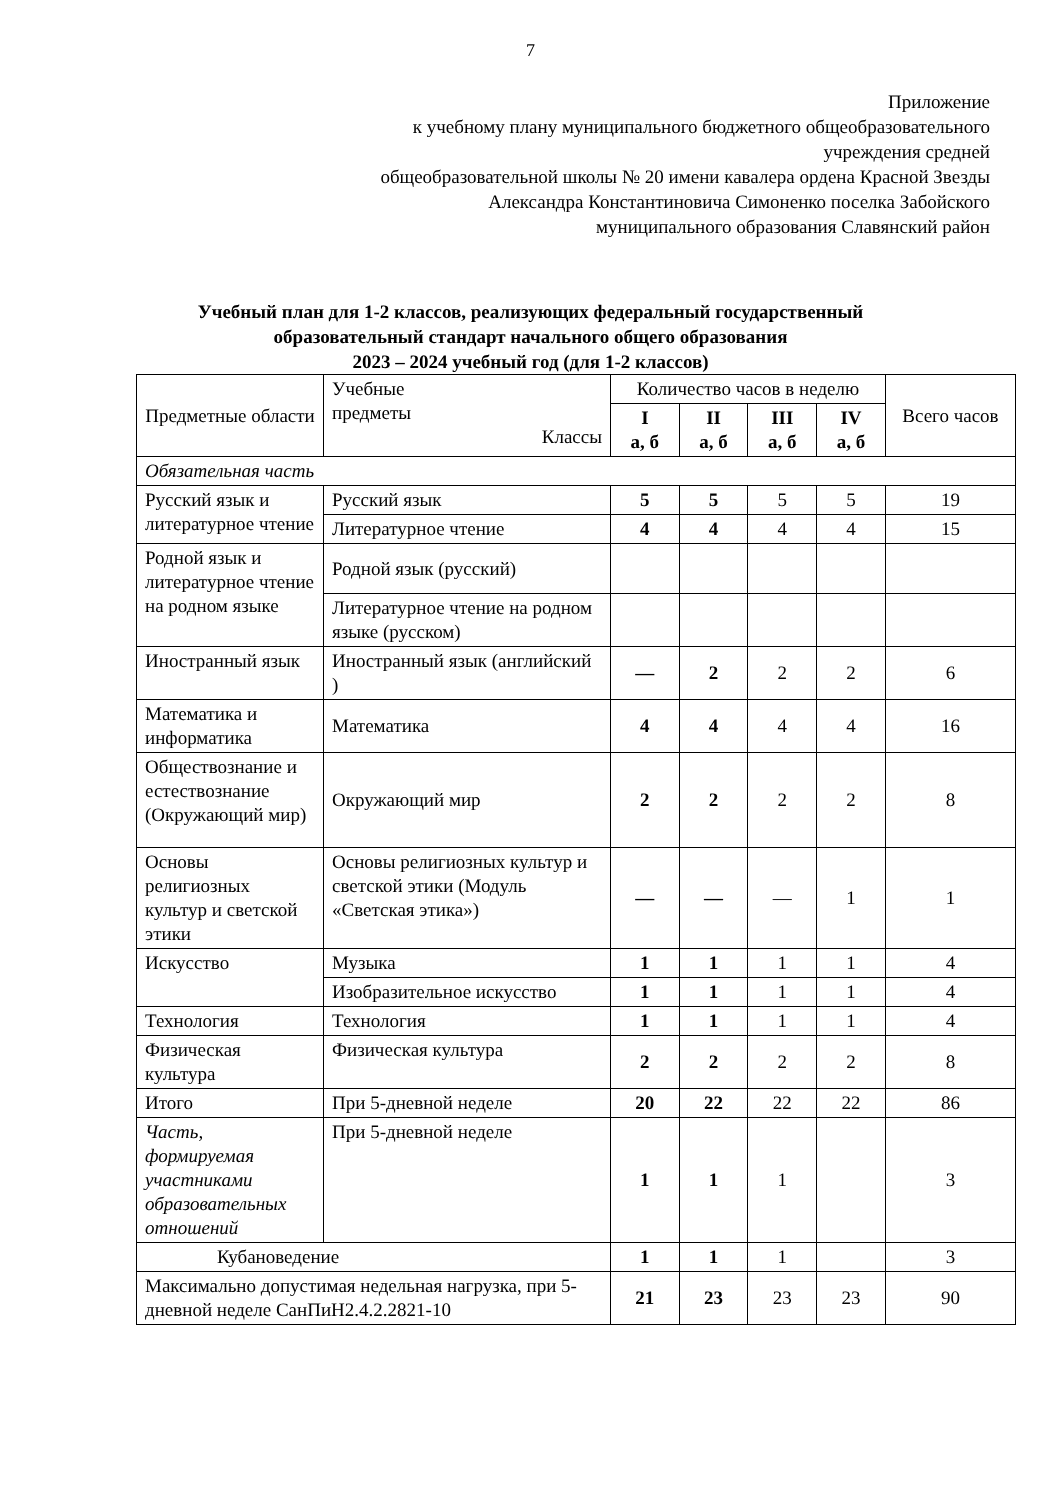7
Приложение
к учебному плану муниципального бюджетного общеобразовательного
учреждения средней
общеобразовательной школы № 20 имени кавалера ордена Красной Звезды
Александра Константиновича Симоненко поселка Забойского
муниципального образования Славянский район
Учебный план для 1-2 классов, реализующих федеральный государственный
образовательный стандарт начального общего образования
2023 – 2024 учебный год (для 1-2 классов)
| Предметные области | Учебные предметы Классы | Количество часов в неделю | | | | Всего часов |
| --- | --- | --- | --- | --- | --- | --- |
| | | I а, б | II а, б | III а, б | IV а, б | |
| Обязательная часть | | | | | | |
| Русский язык и литературное чтение | Русский язык | 5 | 5 | 5 | 5 | 19 |
| | Литературное чтение | 4 | 4 | 4 | 4 | 15 |
| Родной язык и литературное чтение на родном языке | Родной язык (русский) | | | | | |
| | Литературное чтение на родном языке (русском) | | | | | |
| Иностранный язык | Иностранный язык (английский ) | — | 2 | 2 | 2 | 6 |
| Математика и информатика | Математика | 4 | 4 | 4 | 4 | 16 |
| Обществознание и естествознание (Окружающий мир) | Окружающий мир | 2 | 2 | 2 | 2 | 8 |
| Основы религиозных культур и светской этики | Основы религиозных культур и светской этики (Модуль «Светская этика») | — | — | — | 1 | 1 |
| Искусство | Музыка | 1 | 1 | 1 | 1 | 4 |
| | Изобразительное искусство | 1 | 1 | 1 | 1 | 4 |
| Технология | Технология | 1 | 1 | 1 | 1 | 4 |
| Физическая культура | Физическая культура | 2 | 2 | 2 | 2 | 8 |
| Итого | При 5-дневной неделе | 20 | 22 | 22 | 22 | 86 |
| Часть, формируемая участниками образовательных отношений | При 5-дневной неделе | 1 | 1 | 1 | | 3 |
| Кубановедение | | 1 | 1 | 1 | | 3 |
| Максимально допустимая недельная нагрузка, при 5-дневной неделе СанПиН2.4.2.2821-10 | | 21 | 23 | 23 | 23 | 90 |